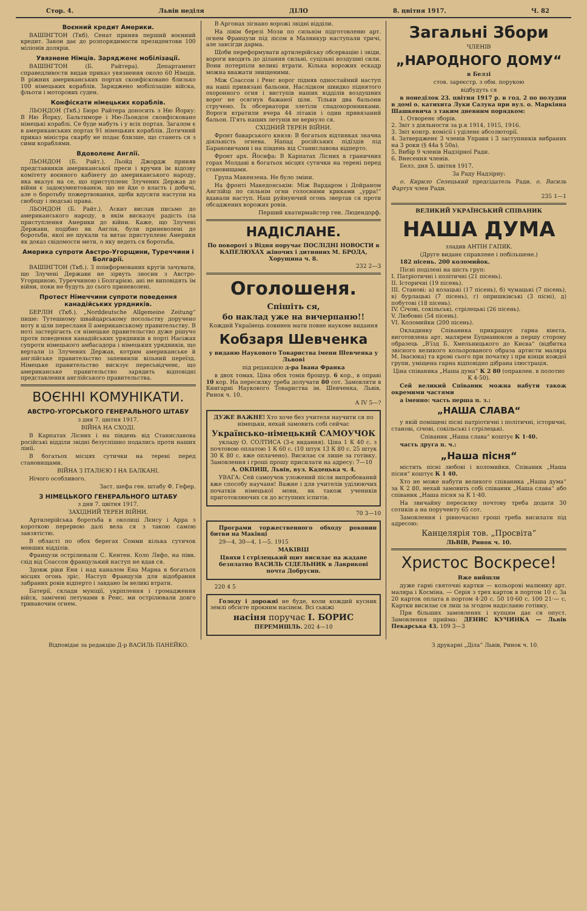Стор. 4. Львів неділя ДІЛО 8. цвітня 1917. Ч. 82
Воєнний кредит Америки.
ВАШІНГТОН (Ткб). Сенат приняв перший воєнний кредит. Закон дає до розпорядимости президентови 100 міліонів долярів.
Увязнене Німців. Зарядженє мобілізації.
ВАШІНГТОН (Б. Райтера). Департамент справедливости видав приказ увязнення около 60 Німців. В ріжних американських портах сконфісковано близько 100 німецьких кораблів. Заряджено мобілізацію війска, фльоти і моторових суден.
Конфіскати німецьких кораблів.
ЛЬОНДОН (Ткб.) Бюро Райтера доносить з Ню Йорку: В Ню Йорку, Бальтиморе і Ню-Льондон сконфісковано німецькі кораблі. Се буде мабуть і у всіх портах. Загалом є в американських портах 91 німецьких кораблів. Дотичний приказ міністра скарбу не подає близше, що станеть ся з сими кораблями.
Вдоволенє Англії.
ЛЬОНДОН (Б. Райт.). Льойд Джордж приняв представників американської преси і вручив їм відозву комітету воєнного кабінету до американського народу, яка вказує на се, що приступленє Злучених Держав до війни є задокументованєм, що не йде о власть і добичі, але о боротьбу пожертвовання, щоби вдусити наступи на свободу і людські права.
ЛЬОНДОН (Б. Райт.). Аскит вислав письмо до американського народу, в якім висказує радість іза приступлення Америки до війни. Каже, що Злучені Держави, подібно як Англія, були приневолені до боротьби, якої не шукали та витає приступленє Америки як доказ свідомости мети, о яку ведеть ся боротьба.
Америка супроти Австро-Угорщини, Туреччини і Болгарії.
ВАШІНГТОН (Ткб.). З поінформованих кругів зачувати, що Злучені Держави не зірвуть зносин з Австро-Угорщиною, Туреччиною і Болгарією, ані не виповідять їм війни, поки не будуть до сього приневолені.
Протест Німеччини супроти поведення канадійських урядників.
БЕРЛІН (Ткб.). „Norddeutsche Allgemeine Zeitung“ пише: Тутешному швайцарському посольству доручено ноту в ціли пересланя її американському правительству. В ноті застерігаєть ся німецьке правительство дуже рішучо проти поведення канадійських урядників в порті Насіжах супроти німецького амбасадора і німецьких урядників, що вертали із Злучених Держав, котрим американське й англійське правительство запевнили вільний переїзд. Німецьке правительство вискзує пересьвідченє, що американське правительство зарядить відповідні представлення англійського правительства.
ВОЄННІ КОМУНІКАТИ.
АВСТРО-УГОРСЬКОГО ГЕНЕРАЛЬНОГО ШТАБУ
з дня 7. цвітня 1917.
ВІЙНА НА СХОДІ.
В Карпатах Лісних і на південь від Станиславова російські відділи звідні безуспішно подались проти наших лінії.
В богатьох місцях сутички на терені перед становищами.
ВІЙНА З ІТАЛІЄЮ І НА БАЛКАНІ.
Нічого особливого.
Заст. шефа ген. штабу Ф. Гефер.
З НІМЕЦЬКОГО ГЕНЕРАЛЬНОГО ШТАБУ
з дня 7. цвітня 1917.
ЗАХІДНИЙ ТЕРЕН ВІЙНИ.
Артилерійська боротьба в околиці Лєнсу і Арра з короткою перервою далі вела ся з такою самою завзятістю.
В області по обох берегах Сомми кілька сутичок менших відділів.
Французи острілювали С. Кентен. Коло Ляфо, на півн. схід від Соассон французький наступ не вдав ся.
Здовж ріки Ени і над каналом Ена Марна в богатьох місцях огонь зріс. Наступ Французів для відобрання забраних ровів відперто і завдано їм великі втрати.
Батерії, склади муніції, укріплення і громадження війск, замічені летунами в Ренс, ми острілювали довго тривавочим огнем.
В Аргонах зігнано ворожі звідні відділи.
На лівім березі Мози по сильнім підготовленю арт. огнем Французи під лісом в Маляикур наступали тричі, але завсігди дарма.
Щоби переформувати артилерійську обсервацію і звіди, вороги вводять до ділання сильні, суцільні воздушні сили. Вони потерпіли великі втрати. Кілька ворожих ескадр можна вважати знищеними.
Між Соассон і Ренс ворог підняв одностайний наступ на наші привязані бальони. Наслідком швидко піднятого охоронного огня і виступів наших відділів воздушних ворог не осягнув бажаної ціли. Тільки два бальони стручено. Їх обсерватори злетіли спадохоронниками. Вороги втратили вчера 44 літаків і один привязаний бальон. П'ять наших летунів не вернуло ся.
СХІДНИЙ ТЕРЕН ВІЙНИ.
Фронт баварського князя: В богатьох відтинках значна діяльність огнева. Напад російських підїздів під Барановичами і на південь від Станиславова відперто.
Фронт арх. Йосифа: В Карпатах Лісних в граничних горах Молдаві в богатьох місцях сутички на терені перед становищами.
Група Макензена. Не було зміни.
На фронті Македонськім: Між Вардаром і Дойраном Англійці по сильнім огни голосними криками „урра!“ вдавали наступ. Наш руйнуючий огонь звертав ся проти обсаджених ворожих ровів.
Перший кватирмайстер ген. Людендорф.
НАДІСЛАНЕ.
По повороті з Відня поручає ПОСЛІДНІ НОВОСТИ в КАПЕЛЮХАХ жіночих і дитинних М. БРОДА, Хорущина ч. 8.
232 2—3
Оголошеня.
Спішіть ся,
бо наклад уже на вичерпаню!!
Кождий Українець повинен мати повне наукове видання
Кобзаря Шевченка
у виданю Наукового Товариства імени Шевченка у Львові
під редакцією д-ра Івана Франка
в двох томах. Ціна обох томів брошур. 6 кор., в оправі 10 кор. На пересилку треба долучати 80 сот. Замовляти в Книгарні Наукового Товариства ім. Шевченка, Львів, Ринок ч. 10.
A IV 5—?
ДУЖЕ ВАЖНЕ! Хто хоче без учителя научити ся по німецьки, нехай замовить собі сейчас
Українсько-німецький САМОУЧОК
укладу О. СОЛТИСА (3-є видання). Ціна 1 К 40 с. з почтовою оплатою 1 К 60 с. (10 штук 13 К 80 с. 25 штук 30 К 80 с. вже оплачено). Висилає ся лише за готівку. Замовлення і гроші прошу присилати на адресу: 7—10
А. ОКПИШ, Львів, вул. Кадецька ч. 4.
УВАГА: Сей самоучок уложений після випробований вже способу научаня! Важне і для учителів уділюючих початків німецької мови, як також учеників приготовляючих ся до вступних іспитів.
70 3—10
Програми торжественного обходу роковин битви на Маківці
29—4, 30—4, 1—5. 1915
МАКІВЦІ
Цвяхи і стрілецький щит висилає на жадане безплатно ВАСИЛЬ СІДЕЛЬНИК в Лаврикові почта Добрусин.
220 4 5
Голоду і дорожні не буде, коли кождий кусник землі обсієте прокним насінєм. Всі сьвіжі
насіня поручає І. БОРИС
ПЕРЕМИШЛЬ. 202 4—10
Загальні Збори
ЧЛЕНІВ
„НАРОДНОГО ДОМУ“
в Белзі
стов. зареєстр. з обм. порукою
відбудуть ся
в понеділок 23. цвітня 1917 р. в год. 2 по полудни в домі о. катихита Луки Салука при вул. о. Маркіяна Шашкевича з таким дневним порядком:
1. Отворенє зборів.
2. Звіт з діяльности за р.к 1914, 1915, 1916.
3. Звіт контр. комісії і уділенє абсолюторії.
4. Затвердженє 3 членів Управи і 3 заступників вибраних на 3 роки (§ 44а § 50а).
5. Вибір 9 членів Надзірної Ради.
6. Внесення членів.
Белз, дня 5. цвітня 1917.
За Раду Надзірну:
о. Кирило Селецький предсідатель Ради. о. Василь Фартух член Ради.
235 1—1
ВЕЛИКИЙ УКРАЇНСЬКИЙ СПІВАНИК
НАША ДУМА
зладив АНТІН ГАПЯК.
(Друге виданє справлене і побільшене.)
182 пісень. 200 коломийок.
Пісні поділені на шість груп:
I. Патріотичні і політичні (21 пісень).
II. Історичні (19 пісень).
III. Станові: а) козацькі (17 пісень), б) чумацькі (7 пісень), в) бурлацькі (7 пісень), г) опришківські (3 пісні), д) побутові (18 пісень).
IV. Січові, сокільські, стрілецькі (26 пісень).
V. Любовні (54 пісень).
VI. Коломийки (200 пісень).
Окладинку Співаника прикрашує гарна вінєта, виготовлена арт. малярем Буцманюком а першу сторону образець „В'їзд Б. Хмельницького до Києва“ (відбитка звісного великого кольорованого образа артисти маляра М. Івасюка) та кромі сього при початку і при кінци кождої групи, уміщена гарна відповідно дібрана ілюстрація.
Ціна співаника „Наша дума“ К 2 80 (оправлен. в полотно К 4·50).
Сей великий Співаник можна набути також окремими частями
а іменно: часть перша п. з.:
„НАША СЛАВА“
у якій поміщені пісні патріотичні і політичні, історичні, станові, січові, сокільські і стрілецькі.
Співаник „Наша слава“ коштує К 1·40.
часть друга п. ч.:
„Наша пісня“
містить пісні любові і коломийки. Співаник „Наша пісня“ коштує К 1 40.
Хто не може набути великого співаника „Наша дума“ за К 2 80, нехай замовить собі співаник „Наша слава“ або співаник „Наша пісня за К 1·40.
На звичайну пересилку почтову треба додати 30 сотиків а на порученту 65 сот.
Замовлення і рівночасно гроші треба висилати під адресою:
Канцелярія тов. „Просвіта“
ЛЬВІВ, Ринок ч. 10.
Христос Воскресе!
Вже вийшли
дуже гарні святочні картки — кольорові малюнку арт. маляра і Косміна. — Серія з трех карток в портом 10 с. За 20 карток оплата в портом 4·20 с. 50 10·60 с. 100 21·— с. Картки висилає ся лиш за згодом надісланю готівку.
При більших замовленях і купцям дає ся опуст. Замовлення прийма: ДЕНИС КУЧИНКА — Львів Пекарська 43. 109 3—3
Відповідає за редакцію Д-р ВАСИЛЬ ПАНЕЙКО. З друкарні „Діла“ Львів, Ринок ч. 10.